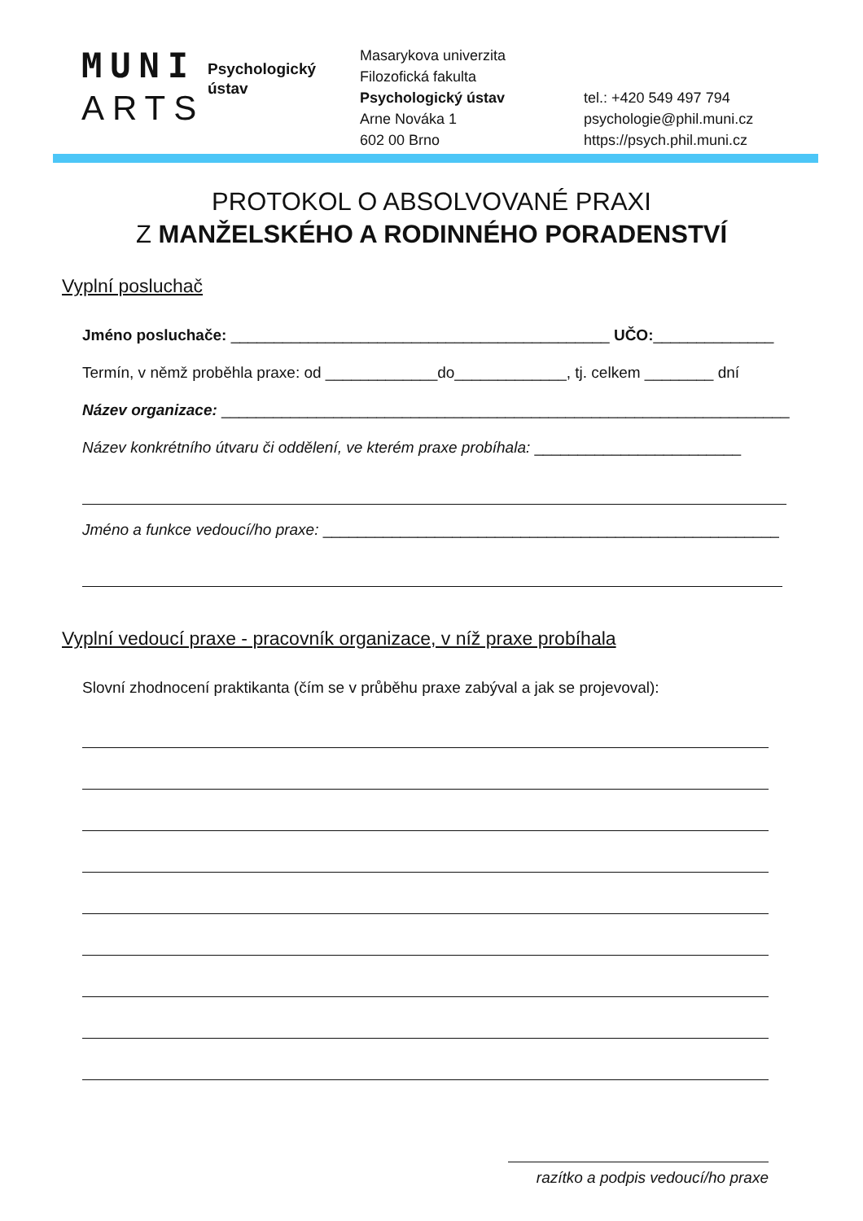MUNI
ARTS
Psychologický ústav
Masarykova univerzita
Filozofická fakulta
Psychologický ústav
Arne Nováka 1
602 00 Brno
tel.: +420 549 497 794
psychologie@phil.muni.cz
https://psych.phil.muni.cz
PROTOKOL O ABSOLVOVANÉ PRAXI
Z MANŽELSKÉHO A RODINNÉHO PORADENSTVÍ
Vyplní posluchač
Jméno posluchače: ____________________________________________ UČO:______________
Termín, v němž proběhla praxe: od _____________do_____________, tj. celkem ________ dní
Název organizace: __________________________________________________________________
Název konkrétního útvaru či oddělení, ve kterém praxe probíhala: ________________________
Jméno a funkce vedoucí/ho praxe: _____________________________________________________
Vyplní vedoucí praxe - pracovník organizace, v níž praxe probíhala
Slovní zhodnocení praktikanta (čím se v průběhu praxe zabýval a jak se projevoval):
razítko a podpis vedoucí/ho praxe